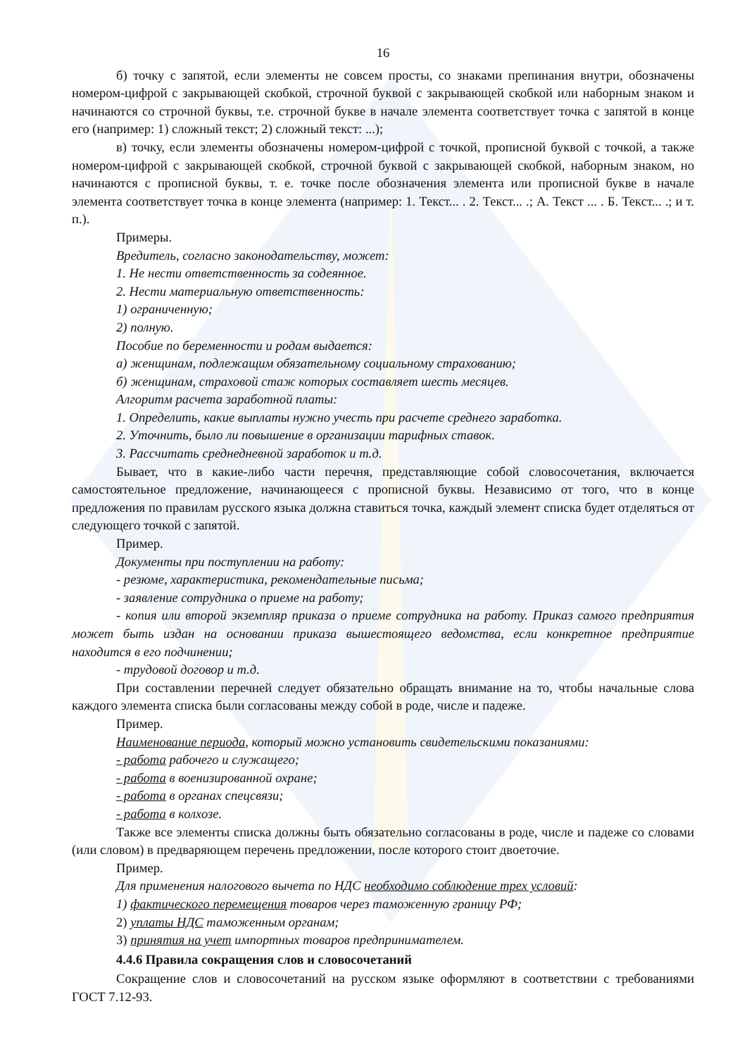16
б) точку с запятой, если элементы не совсем просты, со знаками препинания внутри, обозначены номером-цифрой с закрывающей скобкой, строчной буквой с закрывающей скобкой или наборным знаком и начинаются со строчной буквы, т.е. строчной букве в начале элемента соответствует точка с запятой в конце его (например: 1) сложный текст; 2) сложный текст: ...);
в) точку, если элементы обозначены номером-цифрой с точкой, прописной буквой с точкой, а также номером-цифрой с закрывающей скобкой, строчной буквой с закрывающей скобкой, наборным знаком, но начинаются с прописной буквы, т. е. точке после обозначения элемента или прописной букве в начале элемента соответствует точка в конце элемента (например: 1. Текст... . 2. Текст... .; А. Текст ... . Б. Текст... .; и т. п.).
Примеры.
Вредитель, согласно законодательству, может:
1. Не нести ответственность за содеянное.
2. Нести материальную ответственность:
1) ограниченную;
2) полную.
Пособие по беременности и родам выдается:
а) женщинам, подлежащим обязательному социальному страхованию;
б) женщинам, страховой стаж которых составляет шесть месяцев.
Алгоритм расчета заработной платы:
1. Определить, какие выплаты нужно учесть при расчете среднего заработка.
2. Уточнить, было ли повышение в организации тарифных ставок.
3. Рассчитать среднедневной заработок и т.д.
Бывает, что в какие-либо части перечня, представляющие собой словосочетания, включается самостоятельное предложение, начинающееся с прописной буквы. Независимо от того, что в конце предложения по правилам русского языка должна ставиться точка, каждый элемент списка будет отделяться от следующего точкой с запятой.
Пример.
Документы при поступлении на работу:
- резюме, характеристика, рекомендательные письма;
- заявление сотрудника о приеме на работу;
- копия или второй экземпляр приказа о приеме сотрудника на работу. Приказ самого предприятия может быть издан на основании приказа вышестоящего ведомства, если конкретное предприятие находится в его подчинении;
- трудовой договор и т.д.
При составлении перечней следует обязательно обращать внимание на то, чтобы начальные слова каждого элемента списка были согласованы между собой в роде, числе и падеже.
Пример.
Наименование периода, который можно установить свидетельскими показаниями:
- работа рабочего и служащего;
- работа в военизированной охране;
- работа в органах спецсвязи;
- работа в колхозе.
Также все элементы списка должны быть обязательно согласованы в роде, числе и падеже со словами (или словом) в предваряющем перечень предложении, после которого стоит двоеточие.
Пример.
Для применения налогового вычета по НДС необходимо соблюдение трех условий:
1) фактического перемещения товаров через таможенную границу РФ;
2) уплаты НДС таможенным органам;
3) принятия на учет импортных товаров предпринимателем.
4.4.6 Правила сокращения слов и словосочетаний
Сокращение слов и словосочетаний на русском языке оформляют в соответствии с требованиями ГОСТ 7.12-93.